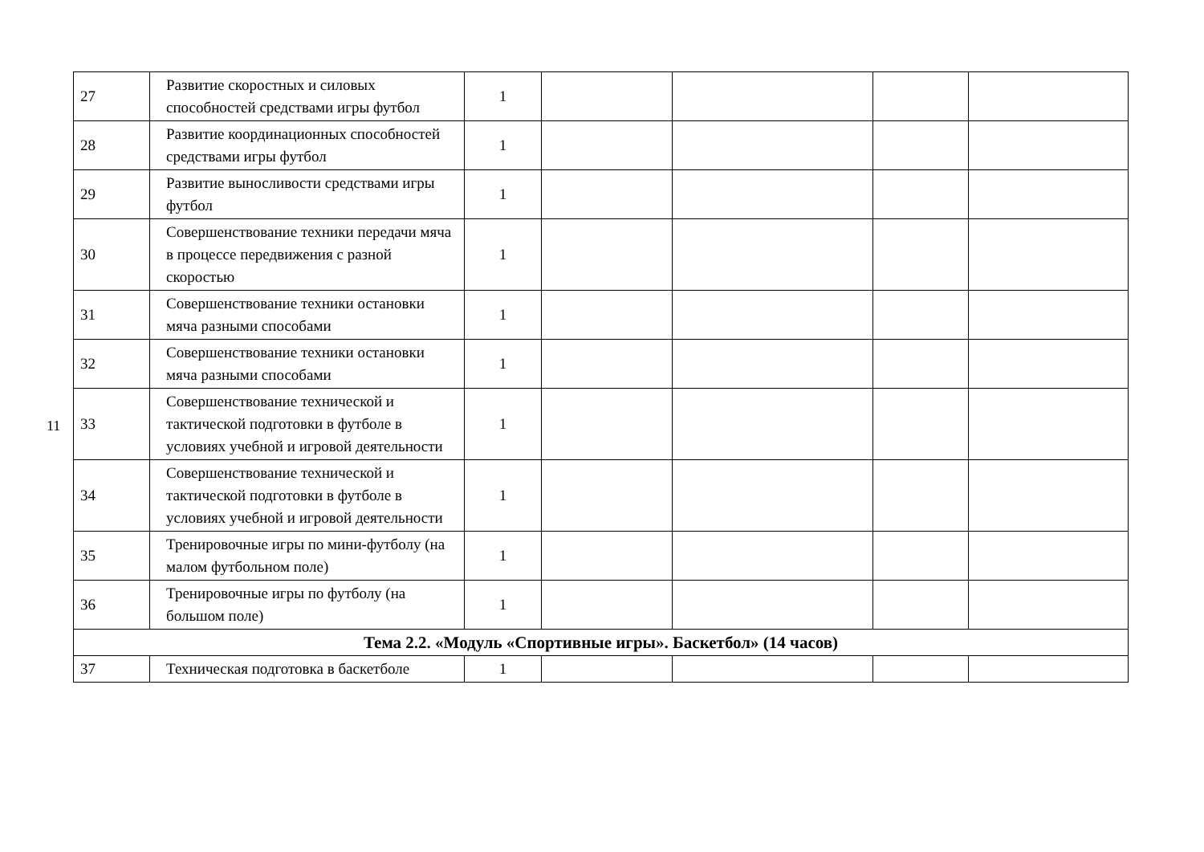11
| 27 | Развитие скоростных и силовых способностей средствами игры футбол | 1 | | | | |
| 28 | Развитие координационных способностей средствами игры футбол | 1 | | | | |
| 29 | Развитие выносливости средствами игры футбол | 1 | | | | |
| 30 | Совершенствование техники передачи мяча в процессе передвижения с разной скоростью | 1 | | | | |
| 31 | Совершенствование техники остановки мяча разными способами | 1 | | | | |
| 32 | Совершенствование техники остановки мяча разными способами | 1 | | | | |
| 33 | Совершенствование технической и тактической подготовки в футболе в условиях учебной и игровой деятельности | 1 | | | | |
| 34 | Совершенствование технической и тактической подготовки в футболе в условиях учебной и игровой деятельности | 1 | | | | |
| 35 | Тренировочные игры по мини-футболу (на малом футбольном поле) | 1 | | | | |
| 36 | Тренировочные игры по футболу (на большом поле) | 1 | | | | |
| Тема 2.2. «Модуль «Спортивные игры». Баскетбол» (14 часов) | | | | | | |
| 37 | Техническая подготовка в баскетболе | 1 | | | | |